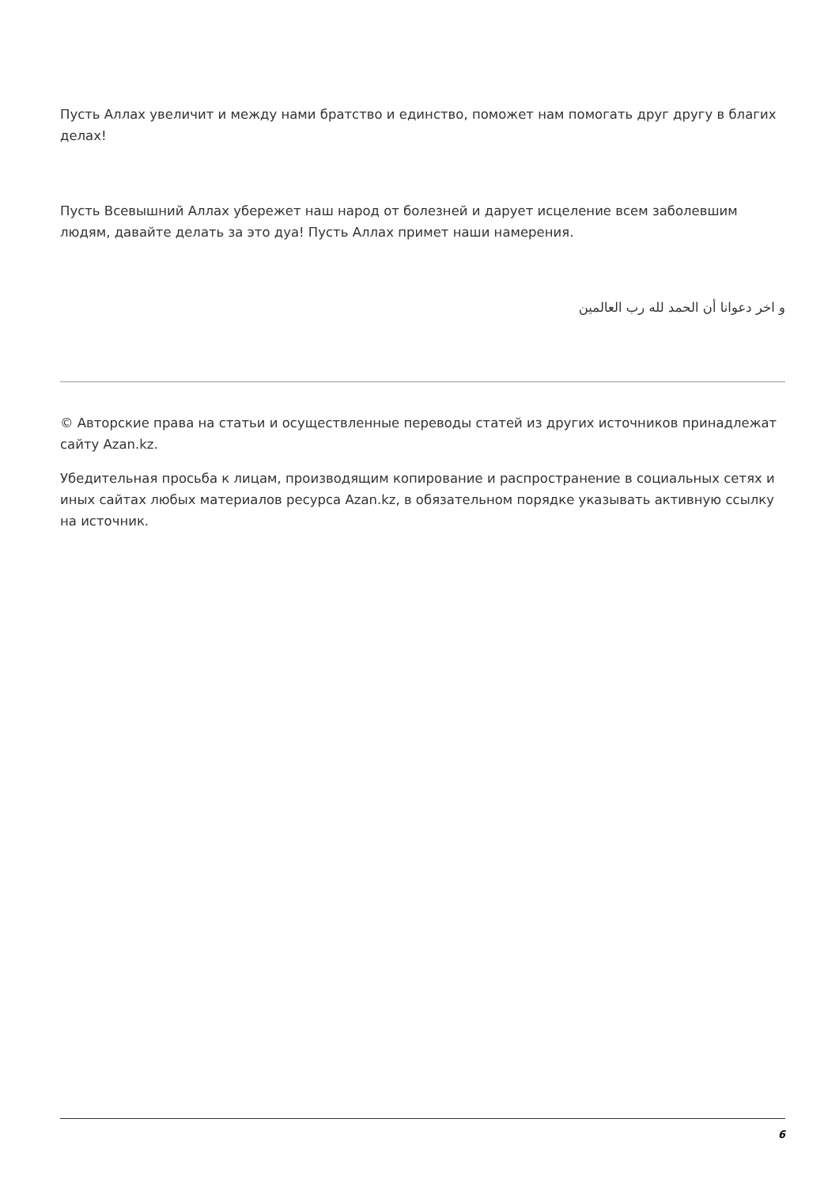Пусть Аллах увеличит и между нами братство и единство, поможет нам помогать друг другу в благих делах!
Пусть Всевышний Аллах убережет наш народ от болезней и дарует исцеление всем заболевшим людям, давайте делать за это дуа! Пусть Аллах примет наши намерения.
و اخر دعوانا أن الحمد لله رب العالمين
© Авторские права на статьи и осуществленные переводы статей из других источников принадлежат сайту Azan.kz.
Убедительная просьба к лицам, производящим копирование и распространение в социальных сетях и иных сайтах любых материалов ресурса Azan.kz, в обязательном порядке указывать активную ссылку на источник.
6